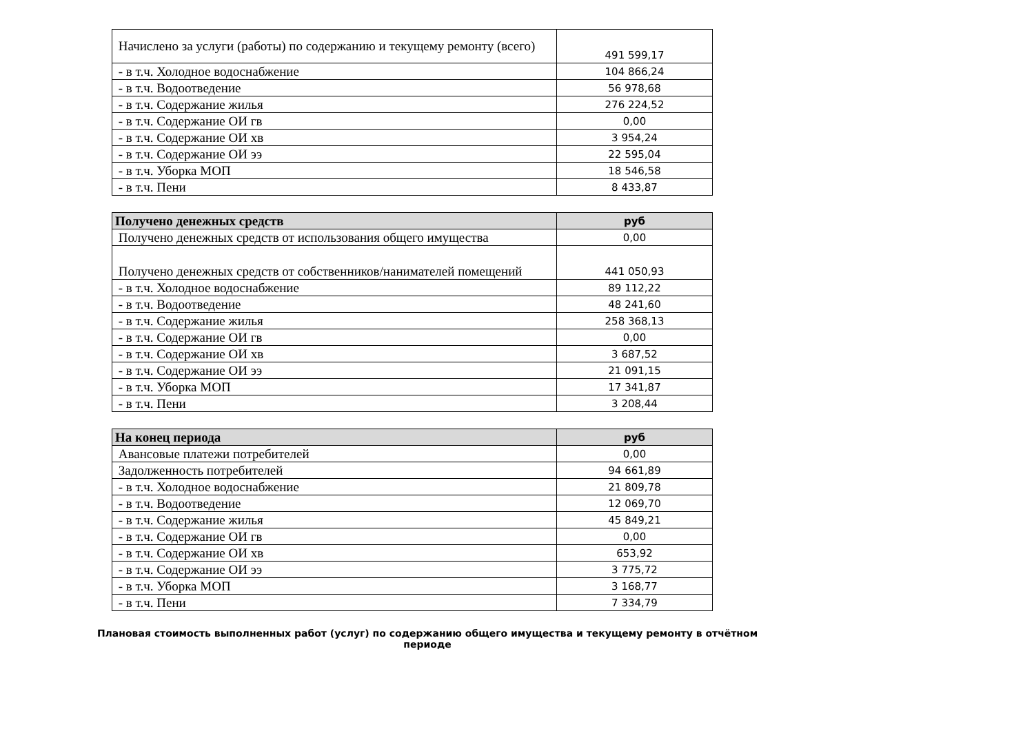| Начислено за услуги (работы) по содержанию и текущему ремонту (всего) | 491 599,17 |
| - в т.ч. Холодное водоснабжение | 104 866,24 |
| - в т.ч. Водоотведение | 56 978,68 |
| - в т.ч. Содержание жилья | 276 224,52 |
| - в т.ч. Содержание ОИ гв | 0,00 |
| - в т.ч. Содержание ОИ хв | 3 954,24 |
| - в т.ч. Содержание ОИ ээ | 22 595,04 |
| - в т.ч. Уборка МОП | 18 546,58 |
| - в т.ч. Пени | 8 433,87 |
| Получено денежных средств | руб |
| Получено денежных средств от использования общего имущества | 0,00 |
| Получено денежных средств от собственников/нанимателей помещений | 441 050,93 |
| - в т.ч. Холодное водоснабжение | 89 112,22 |
| - в т.ч. Водоотведение | 48 241,60 |
| - в т.ч. Содержание жилья | 258 368,13 |
| - в т.ч. Содержание ОИ гв | 0,00 |
| - в т.ч. Содержание ОИ хв | 3 687,52 |
| - в т.ч. Содержание ОИ ээ | 21 091,15 |
| - в т.ч. Уборка МОП | 17 341,87 |
| - в т.ч. Пени | 3 208,44 |
| На конец периода | руб |
| Авансовые платежи потребителей | 0,00 |
| Задолженность потребителей | 94 661,89 |
| - в т.ч. Холодное водоснабжение | 21 809,78 |
| - в т.ч. Водоотведение | 12 069,70 |
| - в т.ч. Содержание жилья | 45 849,21 |
| - в т.ч. Содержание ОИ гв | 0,00 |
| - в т.ч. Содержание ОИ хв | 653,92 |
| - в т.ч. Содержание ОИ ээ | 3 775,72 |
| - в т.ч. Уборка МОП | 3 168,77 |
| - в т.ч. Пени | 7 334,79 |
Плановая стоимость выполненных работ (услуг) по содержанию общего имущества и текущему ремонту в отчётном периоде